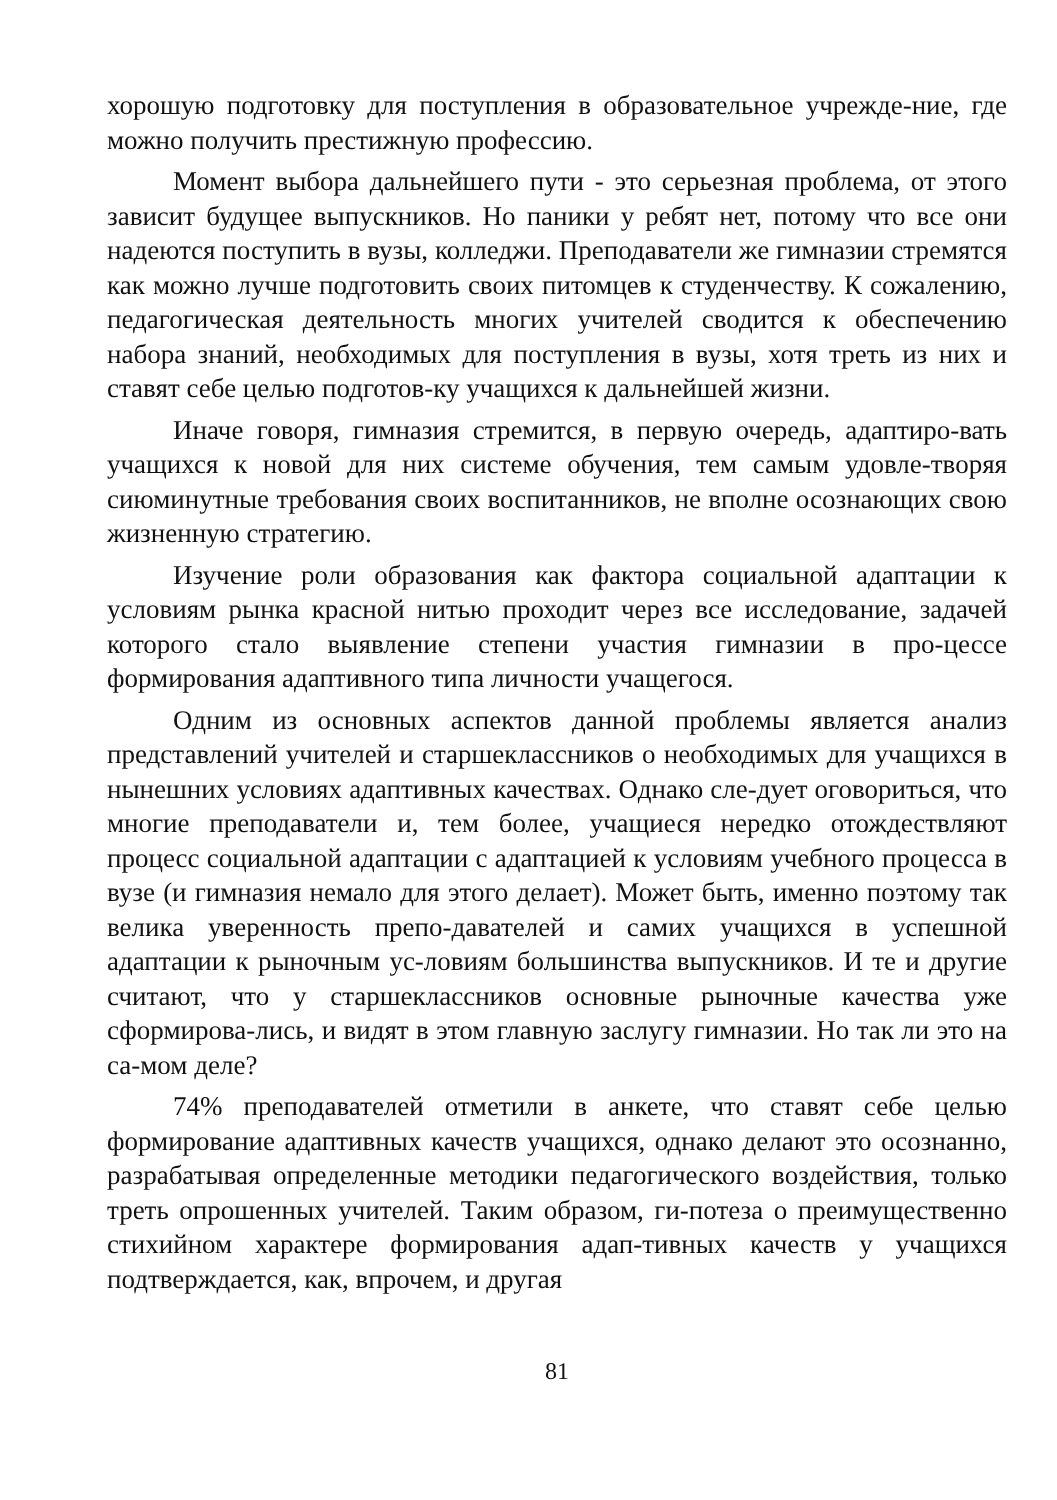хорошую подготовку для поступления в образовательное учрежде-ние, где можно получить престижную профессию.
Момент выбора дальнейшего пути - это серьезная проблема, от этого зависит будущее выпускников. Но паники у ребят нет, потому что все они надеются поступить в вузы, колледжи. Преподаватели же гимназии стремятся как можно лучше подготовить своих питомцев к студенчеству. К сожалению, педагогическая деятельность многих учителей сводится к обеспечению набора знаний, необходимых для поступления в вузы, хотя треть из них и ставят себе целью подготов-ку учащихся к дальнейшей жизни.
Иначе говоря, гимназия стремится, в первую очередь, адаптиро-вать учащихся к новой для них системе обучения, тем самым удовле-творяя сиюминутные требования своих воспитанников, не вполне осознающих свою жизненную стратегию.
Изучение роли образования как фактора социальной адаптации к условиям рынка красной нитью проходит через все исследование, задачей которого стало выявление степени участия гимназии в про-цессе формирования адаптивного типа личности учащегося.
Одним из основных аспектов данной проблемы является анализ представлений учителей и старшеклассников о необходимых для учащихся в нынешних условиях адаптивных качествах. Однако сле-дует оговориться, что многие преподаватели и, тем более, учащиеся нередко отождествляют процесс социальной адаптации с адаптацией к условиям учебного процесса в вузе (и гимназия немало для этого делает). Может быть, именно поэтому так велика уверенность препо-давателей и самих учащихся в успешной адаптации к рыночным ус-ловиям большинства выпускников. И те и другие считают, что у старшеклассников основные рыночные качества уже сформирова-лись, и видят в этом главную заслугу гимназии. Но так ли это на са-мом деле?
74% преподавателей отметили в анкете, что ставят себе целью формирование адаптивных качеств учащихся, однако делают это осознанно, разрабатывая определенные методики педагогического воздействия, только треть опрошенных учителей. Таким образом, ги-потеза о преимущественно стихийном характере формирования адап-тивных качеств у учащихся подтверждается, как, впрочем, и другая
81